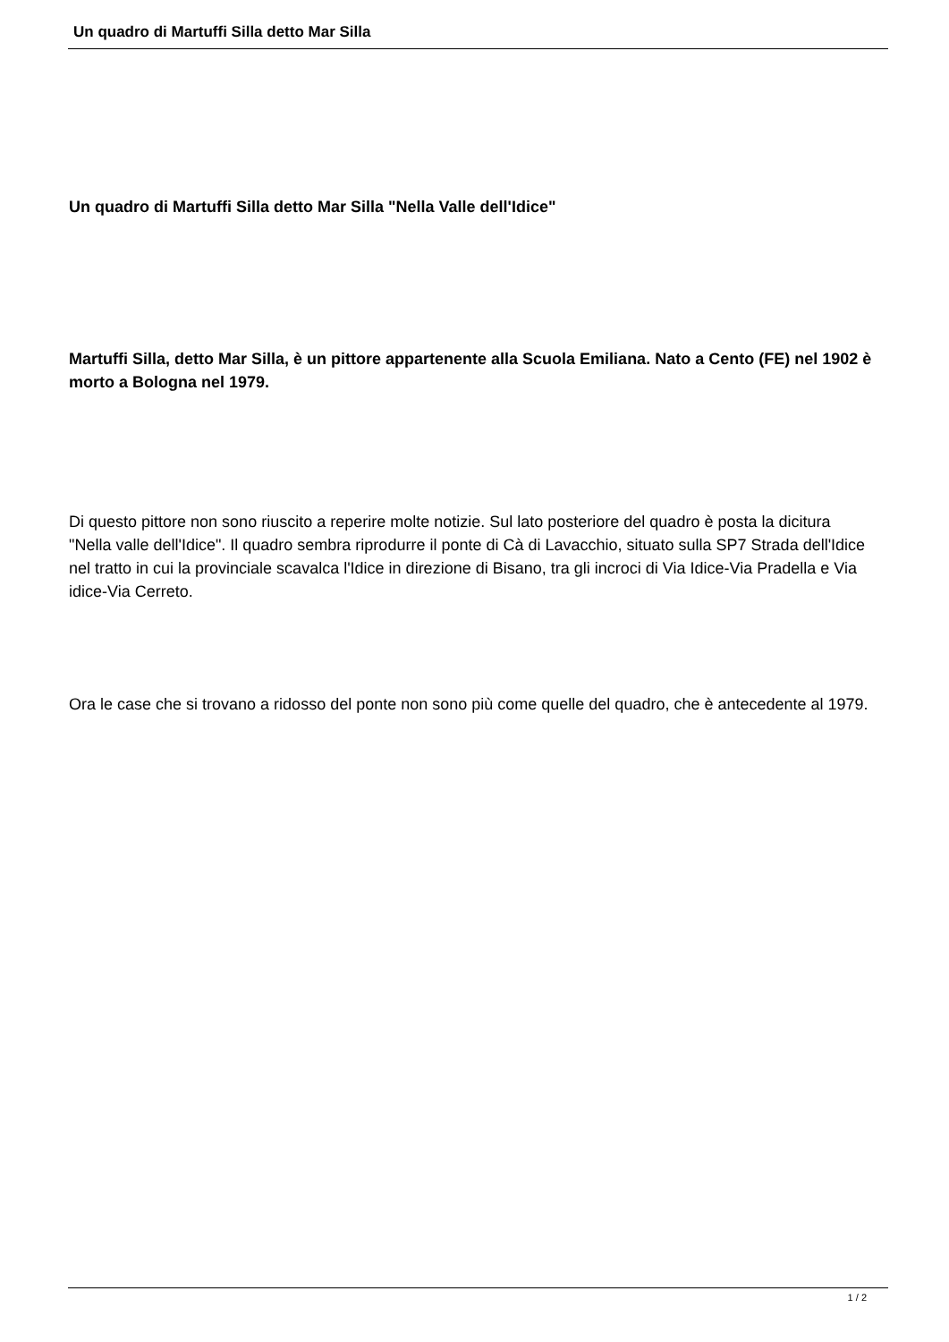Un quadro di Martuffi Silla detto Mar Silla
Un quadro di Martuffi Silla detto Mar Silla "Nella Valle dell'Idice"
Martuffi Silla, detto Mar Silla, è un pittore appartenente alla Scuola Emiliana. Nato a Cento (FE) nel 1902 è morto a Bologna nel 1979.
Di questo pittore non sono riuscito a reperire molte notizie. Sul lato posteriore del quadro è posta la dicitura "Nella valle dell'Idice". Il quadro sembra riprodurre il ponte di Cà di Lavacchio, situato sulla SP7 Strada dell'Idice nel tratto in cui la provinciale scavalca l'Idice in direzione di Bisano, tra gli incroci di Via Idice-Via Pradella e Via idice-Via Cerreto.
Ora le case che si trovano a ridosso del ponte non sono più come quelle del quadro, che è antecedente al 1979.
1 / 2